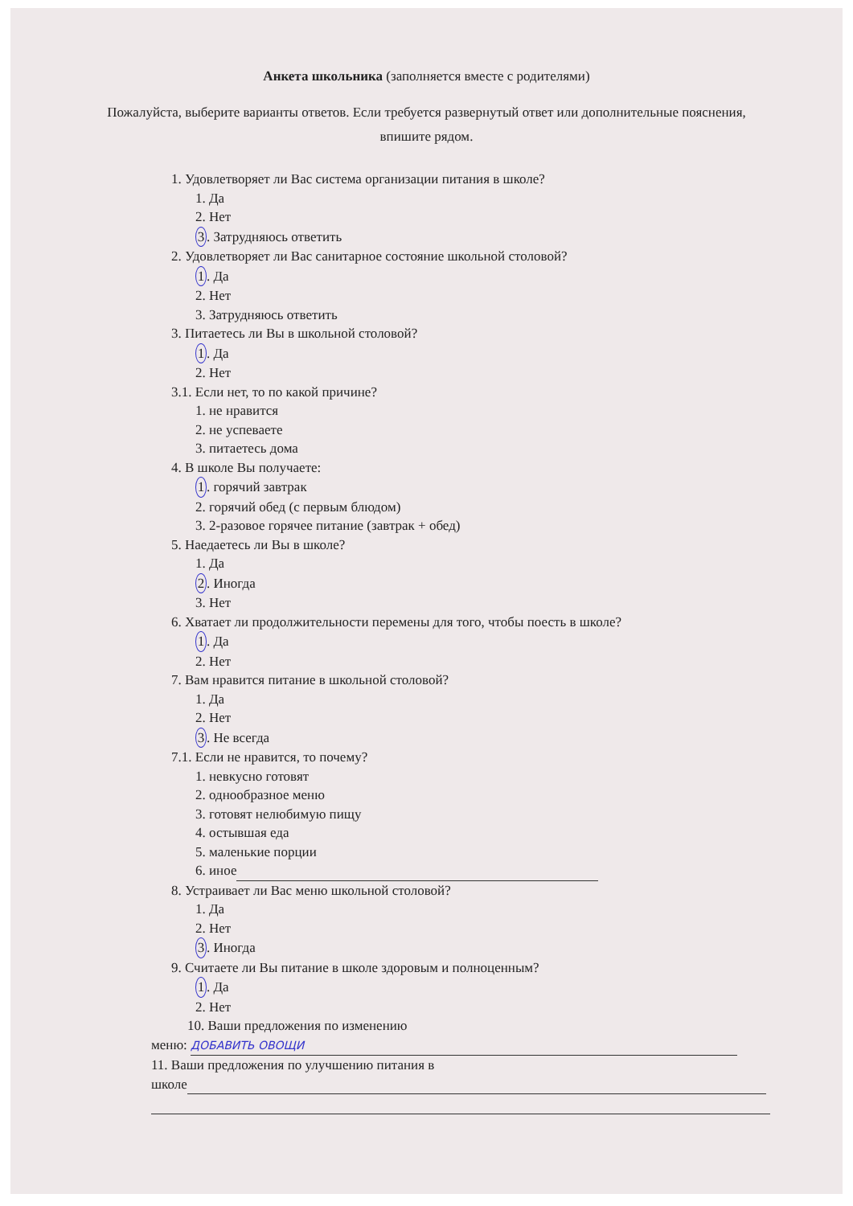Анкета школьника (заполняется вместе с родителями)
Пожалуйста, выберите варианты ответов. Если требуется развернутый ответ или дополнительные пояснения, впишите рядом.
1. Удовлетворяет ли Вас система организации питания в школе?
1. Да
2. Нет
3. Затрудняюсь ответить
2. Удовлетворяет ли Вас санитарное состояние школьной столовой?
1. Да
2. Нет
3. Затрудняюсь ответить
3. Питаетесь ли Вы в школьной столовой?
1. Да
2. Нет
3.1. Если нет, то по какой причине?
1. не нравится
2. не успеваете
3. питаетесь дома
4. В школе Вы получаете:
1. горячий завтрак
2. горячий обед (с первым блюдом)
3. 2-разовое горячее питание (завтрак + обед)
5. Наедаетесь ли Вы в школе?
1. Да
2. Иногда
3. Нет
6. Хватает ли продолжительности перемены для того, чтобы поесть в школе?
1. Да
2. Нет
7. Вам нравится питание в школьной столовой?
1. Да
2. Нет
3. Не всегда
7.1. Если не нравится, то почему?
1. невкусно готовят
2. однообразное меню
3. готовят нелюбимую пищу
4. остывшая еда
5. маленькие порции
6. иное
8. Устраивает ли Вас меню школьной столовой?
1. Да
2. Нет
3. Иногда
9. Считаете ли Вы питание в школе здоровым и полноценным?
1. Да
2. Нет
10. Ваши предложения по изменению
меню: ДОБАВИТЬ ОВОЩИ
11. Ваши предложения по улучшению питания в
школе